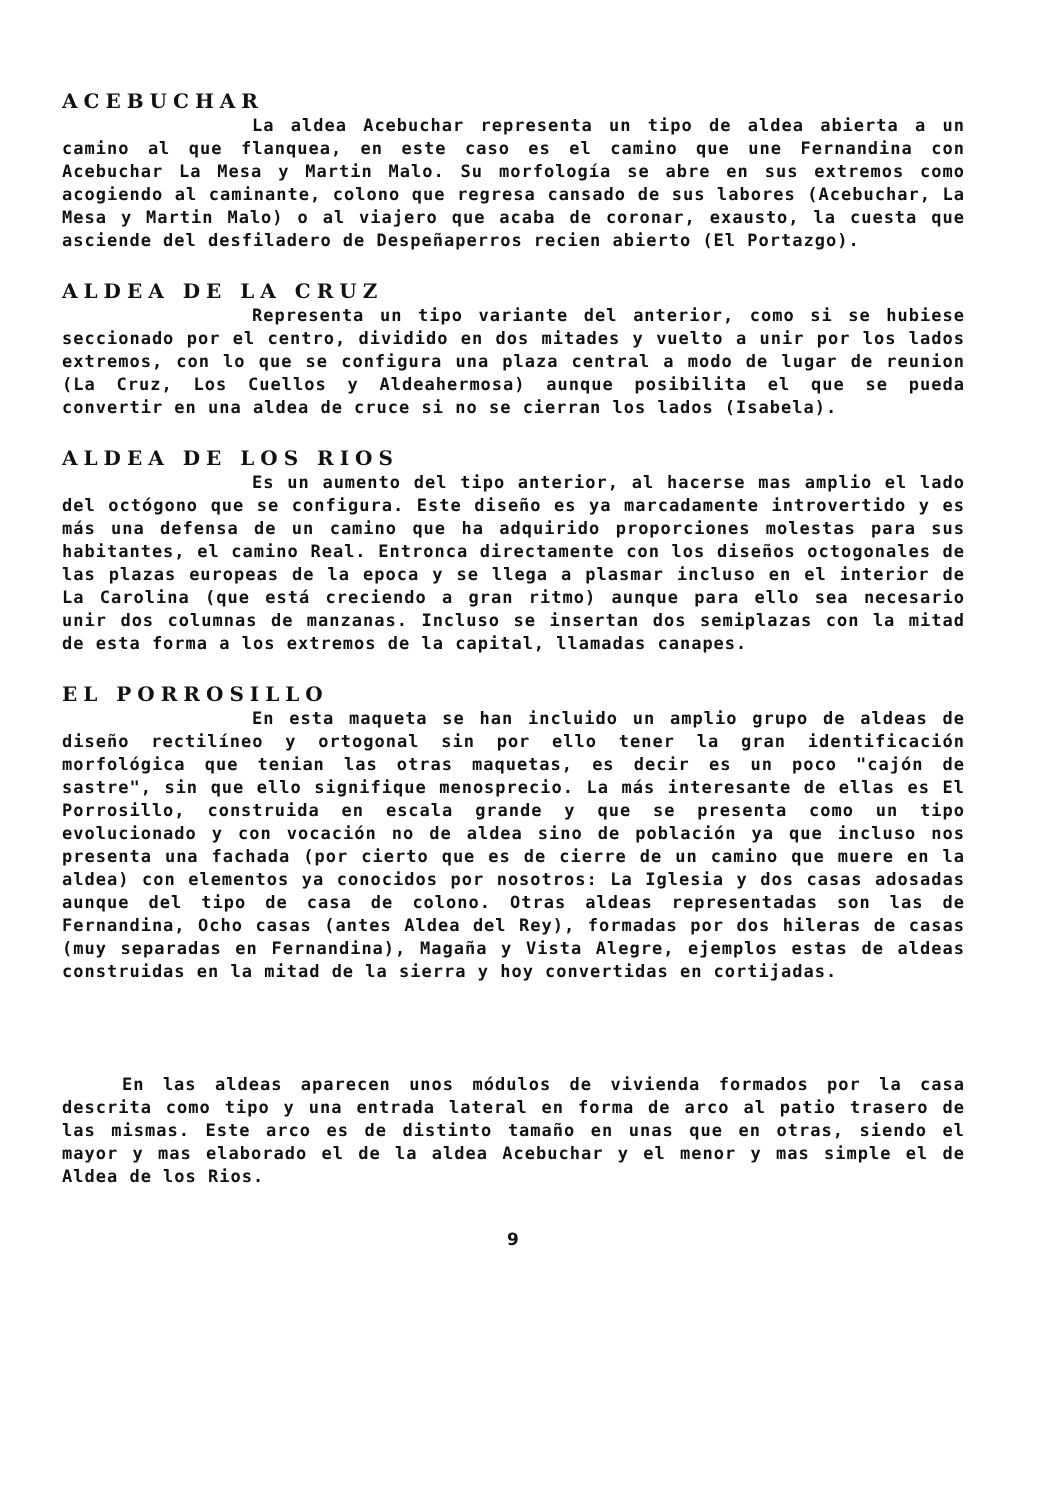ACEBUCHAR
La aldea Acebuchar representa un tipo de aldea abierta a un camino al que flanquea, en este caso es el camino que une Fernandina con Acebuchar La Mesa y Martin Malo. Su morfología se abre en sus extremos como acogiendo al caminante, colono que regresa cansado de sus labores (Acebuchar, La Mesa y Martin Malo) o al viajero que acaba de coronar, exausto, la cuesta que asciende del desfiladero de Despeñaperros recien abierto (El Portazgo).
ALDEA DE LA CRUZ
Representa un tipo variante del anterior, como si se hubiese seccionado por el centro, dividido en dos mitades y vuelto a unir por los lados extremos, con lo que se configura una plaza central a modo de lugar de reunion (La Cruz, Los Cuellos y Aldeahermosa) aunque posibilita el que se pueda convertir en una aldea de cruce si no se cierran los lados (Isabela).
ALDEA DE LOS RIOS
Es un aumento del tipo anterior, al hacerse mas amplio el lado del octógono que se configura. Este diseño es ya marcadamente introvertido y es más una defensa de un camino que ha adquirido proporciones molestas para sus habitantes, el camino Real. Entronca directamente con los diseños octogonales de las plazas europeas de la epoca y se llega a plasmar incluso en el interior de La Carolina (que está creciendo a gran ritmo) aunque para ello sea necesario unir dos columnas de manzanas. Incluso se insertan dos semiplazas con la mitad de esta forma a los extremos de la capital, llamadas canapes.
EL PORROSILLO
En esta maqueta se han incluido un amplio grupo de aldeas de diseño rectilíneo y ortogonal sin por ello tener la gran identificación morfológica que tenian las otras maquetas, es decir es un poco "cajón de sastre", sin que ello signifique menosprecio. La más interesante de ellas es El Porrosillo, construida en escala grande y que se presenta como un tipo evolucionado y con vocación no de aldea sino de población ya que incluso nos presenta una fachada (por cierto que es de cierre de un camino que muere en la aldea) con elementos ya conocidos por nosotros: La Iglesia y dos casas adosadas aunque del tipo de casa de colono. Otras aldeas representadas son las de Fernandina, Ocho casas (antes Aldea del Rey), formadas por dos hileras de casas (muy separadas en Fernandina), Magaña y Vista Alegre, ejemplos estas de aldeas construidas en la mitad de la sierra y hoy convertidas en cortijadas.
En las aldeas aparecen unos módulos de vivienda formados por la casa descrita como tipo y una entrada lateral en forma de arco al patio trasero de las mismas. Este arco es de distinto tamaño en unas que en otras, siendo el mayor y mas elaborado el de la aldea Acebuchar y el menor y mas simple el de Aldea de los Rios.
9